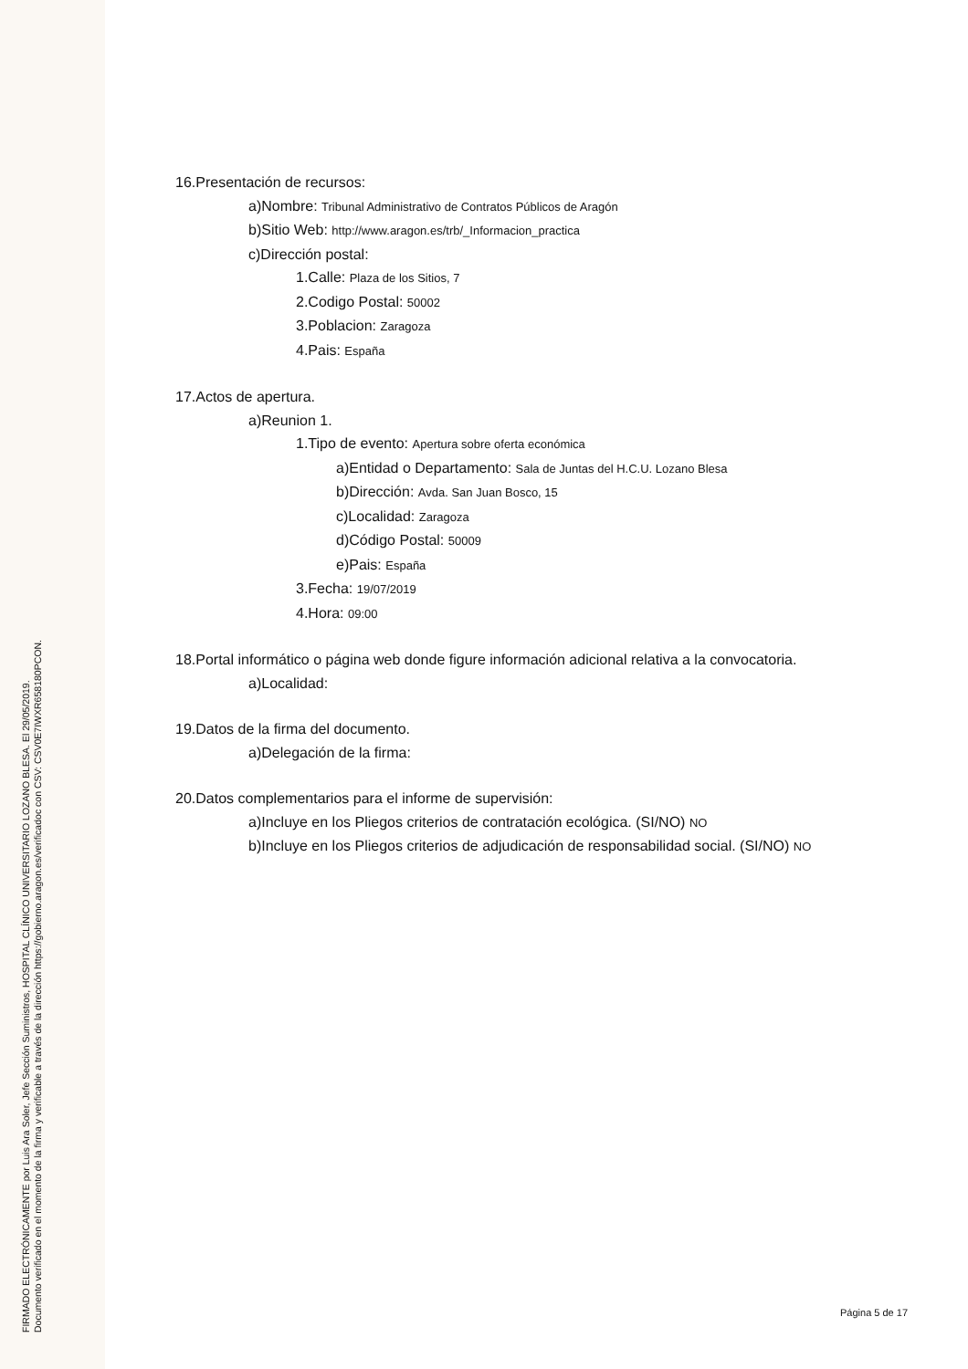FIRMADO ELECTRÓNICAMENTE por Luis Ara Soler, Jefe Sección Suministros, HOSPITAL CLÍNICO UNIVERSITARIO LOZANO BLESA. El 29/05/2019.
Documento verificado en el momento de la firma y verificable a través de la dirección https://gobierno.aragon.es/verificadoc con CSV: CSV0E7IWXR658180PCON.
16.Presentación de recursos:
a)Nombre: Tribunal Administrativo de Contratos Públicos de Aragón
b)Sitio Web: http://www.aragon.es/trb/_Informacion_practica
c)Dirección postal:
1.Calle: Plaza de los Sitios, 7
2.Codigo Postal: 50002
3.Poblacion: Zaragoza
4.Pais: España
17.Actos de apertura.
a)Reunion 1.
1.Tipo de evento: Apertura sobre oferta económica
a)Entidad o Departamento: Sala de Juntas del H.C.U. Lozano Blesa
b)Dirección: Avda. San Juan Bosco, 15
c)Localidad: Zaragoza
d)Código Postal: 50009
e)Pais: España
3.Fecha: 19/07/2019
4.Hora: 09:00
18.Portal informático o página web donde figure información adicional relativa a la convocatoria.
a)Localidad:
19.Datos de la firma del documento.
a)Delegación de la firma:
20.Datos complementarios para el informe de supervisión:
a)Incluye en los Pliegos criterios de contratación ecológica. (SI/NO) NO
b)Incluye en los Pliegos criterios de adjudicación de responsabilidad social. (SI/NO) NO
Página 5 de 17